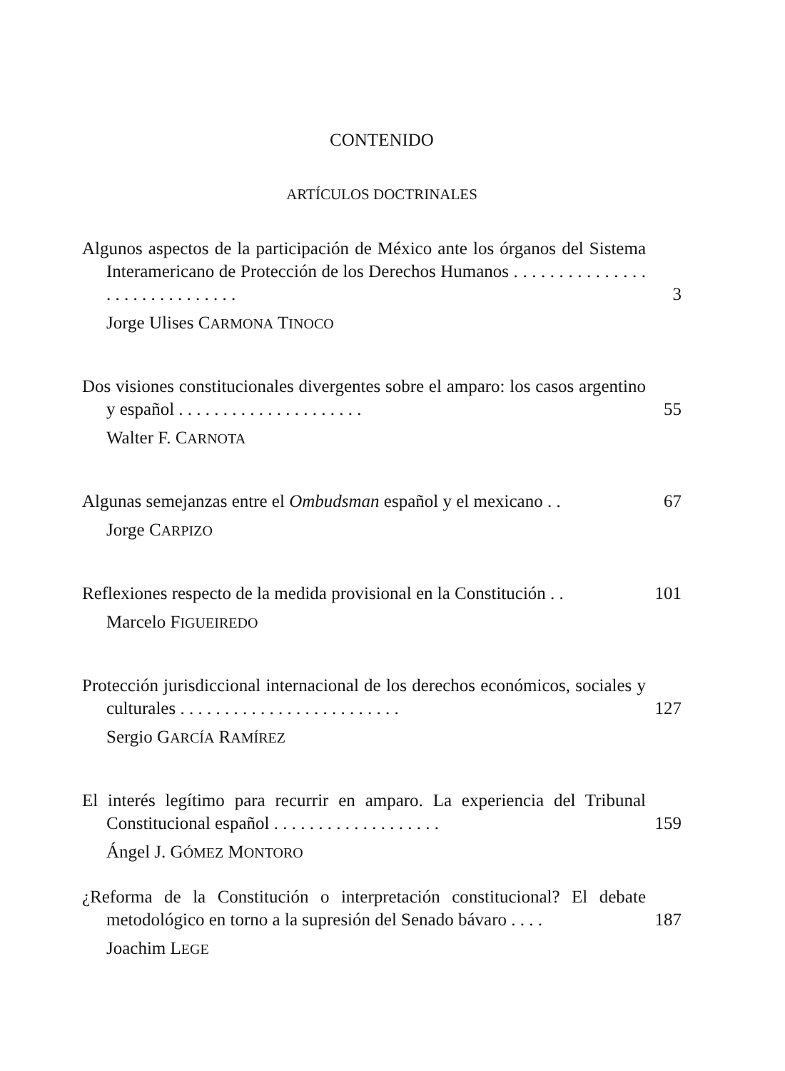CONTENIDO
ARTÍCULOS DOCTRINALES
Algunos aspectos de la participación de México ante los órganos del Sistema Interamericano de Protección de los Derechos Humanos . . . . . . . . . . . . . . . . . . . . . . . . . . . . . . 3
Jorge Ulises CARMONA TINOCO
Dos visiones constitucionales divergentes sobre el amparo: los casos argentino y español . . . . . . . . . . . . . . . . . . . . . 55
Walter F. CARNOTA
Algunas semejanzas entre el Ombudsman español y el mexicano . . 67
Jorge CARPIZO
Reflexiones respecto de la medida provisional en la Constitución . . 101
Marcelo FIGUEIREDO
Protección jurisdiccional internacional de los derechos económicos, sociales y culturales . . . . . . . . . . . . . . . . . . . . . . . . . 127
Sergio GARCÍA RAMÍREZ
El interés legítimo para recurrir en amparo. La experiencia del Tribunal Constitucional español . . . . . . . . . . . . . . . . . . . 159
Ángel J. GÓMEZ MONTORO
¿Reforma de la Constitución o interpretación constitucional? El debate metodológico en torno a la supresión del Senado bávaro . . . . 187
Joachim LEGE